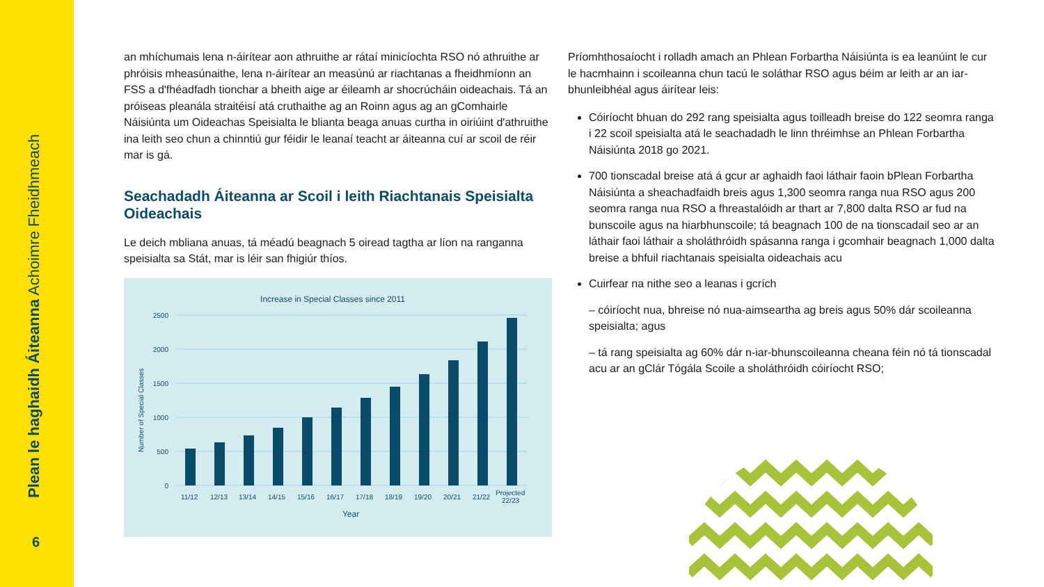Plean le haghaidh Áiteanna Achoimre Fheidhmeach
6
an mhíchumais lena n-áirítear aon athruithe ar rátaí minicíochta RSO nó athruithe ar phróisis mheasúnaithe, lena n-áirítear an measúnú ar riachtanas a fheidhmíonn an FSS a d'fhéadfadh tionchar a bheith aige ar éileamh ar shocrúcháin oideachais. Tá an próiseas pleanála straitéisí atá cruthaithe ag an Roinn agus ag an gComhairle Náisiúnta um Oideachas Speisialta le blianta beaga anuas curtha in oiriúint d'athruithe ina leith seo chun a chinntiú gur féidir le leanaí teacht ar áiteanna cuí ar scoil de réir mar is gá.
Seachadadh Áiteanna ar Scoil i leith Riachtanais Speisialta Oideachais
Le deich mbliana anuas, tá méadú beagnach 5 oiread tagtha ar líon na ranganna speisialta sa Stát, mar is léir san fhigiúr thíos.
Increase in Special Classes since 2011
2500
2000
1500
1000
500
0
Number of Special Classes
11/12
12/13
13/14
14/15
15/16
16/17
17/18
18/19
19/20
20/21
21/22
Projected
22/23
Year
Príomhthosaíocht i rolladh amach an Phlean Forbartha Náisiúnta is ea leanúint le cur le hacmhainn i scoileanna chun tacú le soláthar RSO agus béim ar leith ar an iar-bhunleibhéal agus áirítear leis:
Cóiríocht bhuan do 292 rang speisialta agus toilleadh breise do 122 seomra ranga i 22 scoil speisialta atá le seachadadh le linn thréimhse an Phlean Forbartha Náisiúnta 2018 go 2021.
700 tionscadal breise atá á gcur ar aghaidh faoi láthair faoin bPlean Forbartha Náisiúnta a sheachadfaidh breis agus 1,300 seomra ranga nua RSO agus 200 seomra ranga nua RSO a fhreastalóidh ar thart ar 7,800 dalta RSO ar fud na bunscoile agus na hiarbhunscoile; tá beagnach 100 de na tionscadail seo ar an láthair faoi láthair a sholáthróidh spásanna ranga i gcomhair beagnach 1,000 dalta breise a bhfuil riachtanais speisialta oideachais acu
Cuirfear na nithe seo a leanas i gcrích
– cóiríocht nua, bhreise nó nua-aimseartha ag breis agus 50% dár scoileanna speisialta; agus
– tá rang speisialta ag 60% dár n-iar-bhunscoileanna cheana féin nó tá tionscadal acu ar an gClár Tógála Scoile a sholáthróidh cóiríocht RSO;